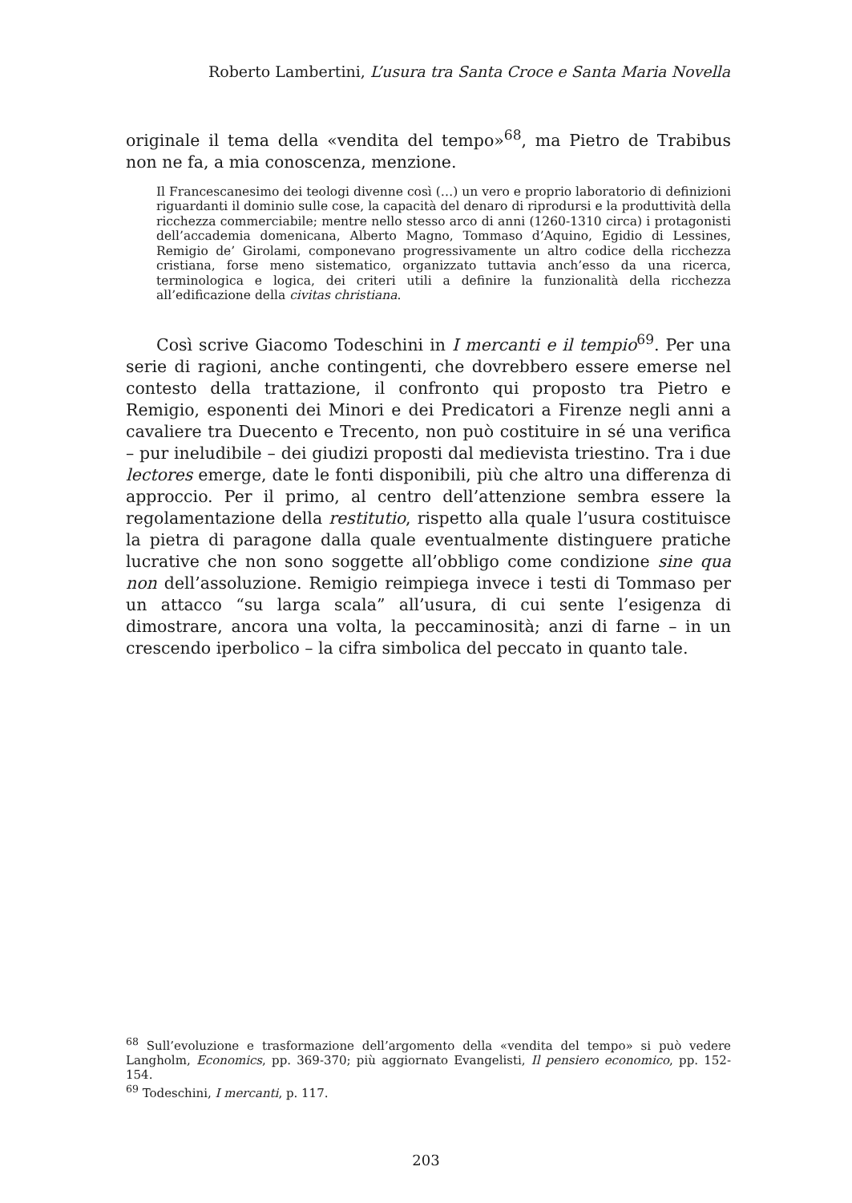Roberto Lambertini, L’usura tra Santa Croce e Santa Maria Novella
originale il tema della «vendita del tempo»<sup>68</sup>, ma Pietro de Trabibus non ne fa, a mia conoscenza, menzione.
Il Francescanesimo dei teologi divenne così (…) un vero e proprio laboratorio di definizioni riguardanti il dominio sulle cose, la capacità del denaro di riprodursi e la produttività della ricchezza commerciabile; mentre nello stesso arco di anni (1260-1310 circa) i protagonisti dell’accademia domenicana, Alberto Magno, Tommaso d’Aquino, Egidio di Lessines, Remigio de’ Girolami, componevano progressivamente un altro codice della ricchezza cristiana, forse meno sistematico, organizzato tuttavia anch’esso da una ricerca, terminologica e logica, dei criteri utili a definire la funzionalità della ricchezza all’edificazione della civitas christiana.
Così scrive Giacomo Todeschini in I mercanti e il tempio<sup>69</sup>. Per una serie di ragioni, anche contingenti, che dovrebbero essere emerse nel contesto della trattazione, il confronto qui proposto tra Pietro e Remigio, esponenti dei Minori e dei Predicatori a Firenze negli anni a cavaliere tra Duecento e Trecento, non può costituire in sé una verifica – pur ineludibile – dei giudizi proposti dal medievista triestino. Tra i due lectores emerge, date le fonti disponibili, più che altro una differenza di approccio. Per il primo, al centro dell’attenzione sembra essere la regolamentazione della restitutio, rispetto alla quale l’usura costituisce la pietra di paragone dalla quale eventualmente distinguere pratiche lucrative che non sono soggette all’obbligo come condizione sine qua non dell’assoluzione. Remigio reimpiega invece i testi di Tommaso per un attacco “su larga scala” all’usura, di cui sente l’esigenza di dimostrare, ancora una volta, la peccaminosità; anzi di farne – in un crescendo iperbolico – la cifra simbolica del peccato in quanto tale.
<sup>68</sup> Sull’evoluzione e trasformazione dell’argomento della «vendita del tempo» si può vedere Langholm, Economics, pp. 369-370; più aggiornato Evangelisti, Il pensiero economico, pp. 152-154.
<sup>69</sup> Todeschini, I mercanti, p. 117.
203